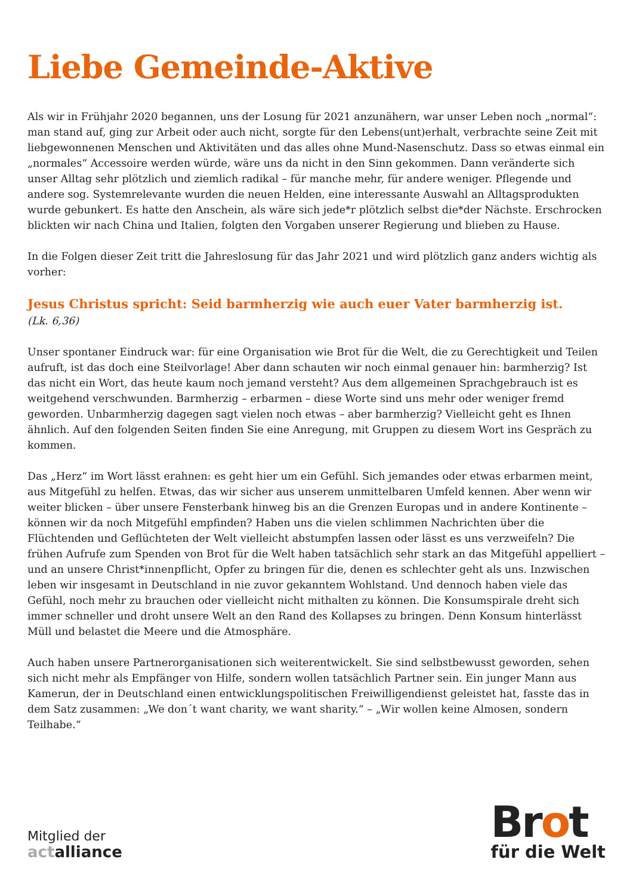Liebe Gemeinde-Aktive
Als wir in Frühjahr 2020 begannen, uns der Losung für 2021 anzunähern, war unser Leben noch „normal“: man stand auf, ging zur Arbeit oder auch nicht, sorgte für den Lebens(unt)erhalt, verbrachte seine Zeit mit liebgewonnenen Menschen und Aktivitäten und das alles ohne Mund-Nasenschutz. Dass so etwas einmal ein „normales“ Accessoire werden würde, wäre uns da nicht in den Sinn gekommen. Dann veränderte sich unser Alltag sehr plötzlich und ziemlich radikal – für manche mehr, für andere weniger. Pflegende und andere sog. Systemrelevante wurden die neuen Helden, eine interessante Auswahl an Alltagsprodukten wurde gebunkert. Es hatte den Anschein, als wäre sich jede*r plötzlich selbst die*der Nächste. Erschrocken blickten wir nach China und Italien, folgten den Vorgaben unserer Regierung und blieben zu Hause.
In die Folgen dieser Zeit tritt die Jahreslosung für das Jahr 2021 und wird plötzlich ganz anders wichtig als vorher:
Jesus Christus spricht: Seid barmherzig wie auch euer Vater barmherzig ist.
(Lk. 6,36)
Unser spontaner Eindruck war: für eine Organisation wie Brot für die Welt, die zu Gerechtigkeit und Teilen aufruft, ist das doch eine Steilvorlage! Aber dann schauten wir noch einmal genauer hin: barmherzig? Ist das nicht ein Wort, das heute kaum noch jemand versteht? Aus dem allgemeinen Sprachgebrauch ist es weitgehend verschwunden. Barmherzig – erbarmen – diese Worte sind uns mehr oder weniger fremd geworden. Unbarmherzig dagegen sagt vielen noch etwas – aber barmherzig? Vielleicht geht es Ihnen ähnlich. Auf den folgenden Seiten finden Sie eine Anregung, mit Gruppen zu diesem Wort ins Gespräch zu kommen.
Das „Herz“ im Wort lässt erahnen: es geht hier um ein Gefühl. Sich jemandes oder etwas erbarmen meint, aus Mitgefühl zu helfen. Etwas, das wir sicher aus unserem unmittelbaren Umfeld kennen. Aber wenn wir weiter blicken – über unsere Fensterbank hinweg bis an die Grenzen Europas und in andere Kontinente – können wir da noch Mitgefühl empfinden? Haben uns die vielen schlimmen Nachrichten über die Flüchtenden und Geflüchteten der Welt vielleicht abstumpfen lassen oder lässt es uns verzweifeln? Die frühen Aufrufe zum Spenden von Brot für die Welt haben tatsächlich sehr stark an das Mitgefühl appelliert – und an unsere Christ*innenpflicht, Opfer zu bringen für die, denen es schlechter geht als uns. Inzwischen leben wir insgesamt in Deutschland in nie zuvor gekanntem Wohlstand. Und dennoch haben viele das Gefühl, noch mehr zu brauchen oder vielleicht nicht mithalten zu können. Die Konsumspirale dreht sich immer schneller und droht unsere Welt an den Rand des Kollapses zu bringen. Denn Konsum hinterlässt Müll und belastet die Meere und die Atmosphäre.
Auch haben unsere Partnerorganisationen sich weiterentwickelt. Sie sind selbstbewusst geworden, sehen sich nicht mehr als Empfänger von Hilfe, sondern wollen tatsächlich Partner sein. Ein junger Mann aus Kamerun, der in Deutschland einen entwicklungspolitischen Freiwilligendienst geleistet hat, fasste das in dem Satz zusammen: „We don´t want charity, we want sharity.“ – „Wir wollen keine Almosen, sondern Teilhabe.“
Mitglied der
actalliance
Brot
für die Welt